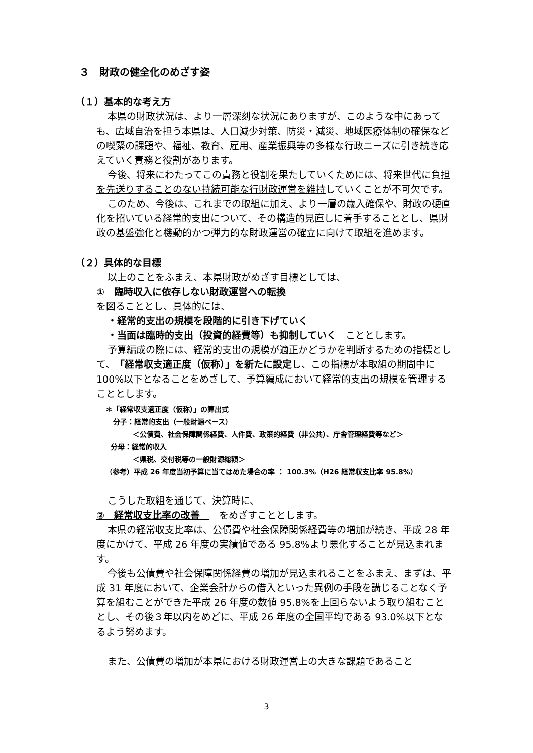３　財政の健全化のめざす姿
（１）基本的な考え方
本県の財政状況は、より一層深刻な状況にありますが、このような中にあっても、広域自治を担う本県は、人口減少対策、防災・減災、地域医療体制の確保などの喫緊の課題や、福祉、教育、雇用、産業振興等の多様な行政ニーズに引き続き応えていく責務と役割があります。
今後、将来にわたってこの責務と役割を果たしていくためには、将来世代に負担を先送りすることのない持続可能な行財政運営を維持していくことが不可欠です。
このため、今後は、これまでの取組に加え、より一層の歳入確保や、財政の硬直化を招いている経常的支出について、その構造的見直しに着手することとし、県財政の基盤強化と機動的かつ弾力的な財政運営の確立に向けて取組を進めます。
（２）具体的な目標
以上のことをふまえ、本県財政がめざす目標としては、
①　臨時収入に依存しない財政運営への転換
を図ることとし、具体的には、
・経常的支出の規模を段階的に引き下げていく
・当面は臨時的支出（投資的経費等）も抑制していく　こととします。
予算編成の際には、経常的支出の規模が適正かどうかを判断するための指標として、「経常収支適正度（仮称）」を新たに設定し、この指標が本取組の期間中に 100%以下となることをめざして、予算編成において経常的支出の規模を管理することとします。
＊「経常収支適正度（仮称）」の算出式
分子：経常的支出（一般財源ベース）
＜公債費、社会保障関係経費、人件費、政策的経費（非公共）、庁舎管理経費等など＞
分母：経常的収入
＜県税、交付税等の一般財源総額＞
（参考）平成 26 年度当初予算に当てはめた場合の率 ： 100.3%（H26 経常収支比率 95.8%）
こうした取組を通じて、決算時に、
②　経常収支比率の改善　　をめざすこととします。
本県の経常収支比率は、公債費や社会保障関係経費等の増加が続き、平成 28 年度にかけて、平成 26 年度の実績値である 95.8%より悪化することが見込まれます。
今後も公債費や社会保障関係経費の増加が見込まれることをふまえ、まずは、平成 31 年度において、企業会計からの借入といった異例の手段を講じることなく予算を組むことができた平成 26 年度の数値 95.8%を上回らないよう取り組むこととし、その後３年以内をめどに、平成 26 年度の全国平均である 93.0%以下となるよう努めます。
また、公債費の増加が本県における財政運営上の大きな課題であること
3